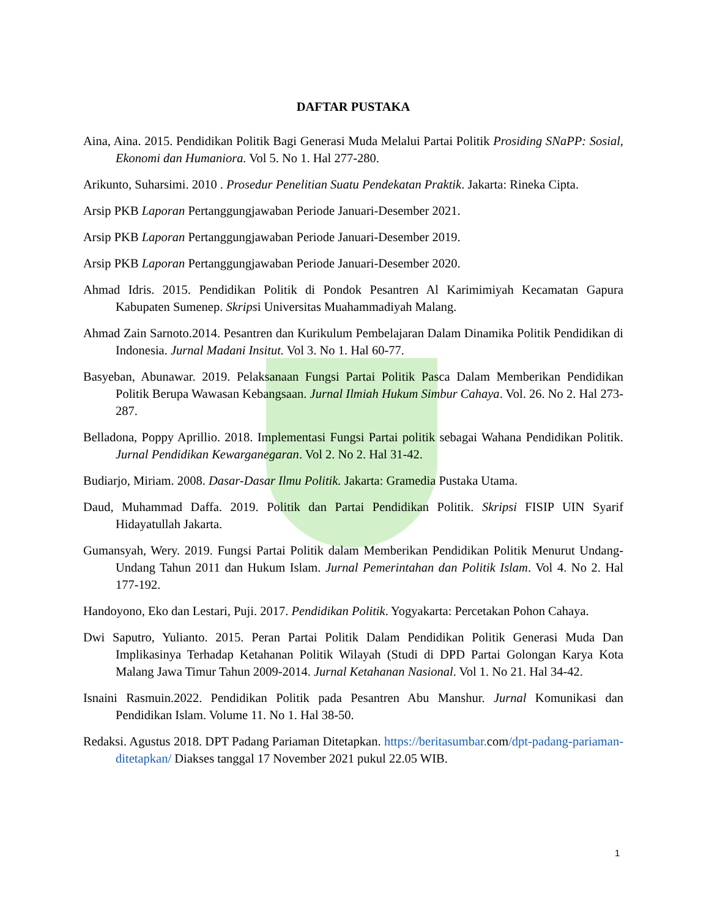DAFTAR PUSTAKA
Aina, Aina. 2015. Pendidikan Politik Bagi Generasi Muda Melalui Partai Politik Prosiding SNaPP: Sosial, Ekonomi dan Humaniora. Vol 5. No 1. Hal 277-280.
Arikunto, Suharsimi. 2010 . Prosedur Penelitian Suatu Pendekatan Praktik. Jakarta: Rineka Cipta.
Arsip PKB Laporan Pertanggungjawaban Periode Januari-Desember 2021.
Arsip PKB Laporan Pertanggungjawaban Periode Januari-Desember 2019.
Arsip PKB Laporan Pertanggungjawaban Periode Januari-Desember 2020.
Ahmad Idris. 2015. Pendidikan Politik di Pondok Pesantren Al Karimimiyah Kecamatan Gapura Kabupaten Sumenep. Skripsi Universitas Muahammadiyah Malang.
Ahmad Zain Sarnoto.2014. Pesantren dan Kurikulum Pembelajaran Dalam Dinamika Politik Pendidikan di Indonesia. Jurnal Madani Insitut. Vol 3. No 1. Hal 60-77.
Basyeban, Abunawar. 2019. Pelaksanaan Fungsi Partai Politik Pasca Dalam Memberikan Pendidikan Politik Berupa Wawasan Kebangsaan. Jurnal Ilmiah Hukum Simbur Cahaya. Vol. 26. No 2. Hal 273-287.
Belladona, Poppy Aprillio. 2018. Implementasi Fungsi Partai politik sebagai Wahana Pendidikan Politik. Jurnal Pendidikan Kewarganegaran. Vol 2. No 2. Hal 31-42.
Budiarjo, Miriam. 2008. Dasar-Dasar Ilmu Politik. Jakarta: Gramedia Pustaka Utama.
Daud, Muhammad Daffa. 2019. Politik dan Partai Pendidikan Politik. Skripsi FISIP UIN Syarif Hidayatullah Jakarta.
Gumansyah, Wery. 2019. Fungsi Partai Politik dalam Memberikan Pendidikan Politik Menurut Undang-Undang Tahun 2011 dan Hukum Islam. Jurnal Pemerintahan dan Politik Islam. Vol 4. No 2. Hal 177-192.
Handoyono, Eko dan Lestari, Puji. 2017. Pendidikan Politik. Yogyakarta: Percetakan Pohon Cahaya.
Dwi Saputro, Yulianto. 2015. Peran Partai Politik Dalam Pendidikan Politik Generasi Muda Dan Implikasinya Terhadap Ketahanan Politik Wilayah (Studi di DPD Partai Golongan Karya Kota Malang Jawa Timur Tahun 2009-2014. Jurnal Ketahanan Nasional. Vol 1. No 21. Hal 34-42.
Isnaini Rasmuin.2022. Pendidikan Politik pada Pesantren Abu Manshur. Jurnal Komunikasi dan Pendidikan Islam. Volume 11. No 1. Hal 38-50.
Redaksi. Agustus 2018. DPT Padang Pariaman Ditetapkan. https://beritasumbar. com/dpt-padang-pariaman-ditetapkan/ Diakses tanggal 17 November 2021 pukul 22.05 WIB.
1